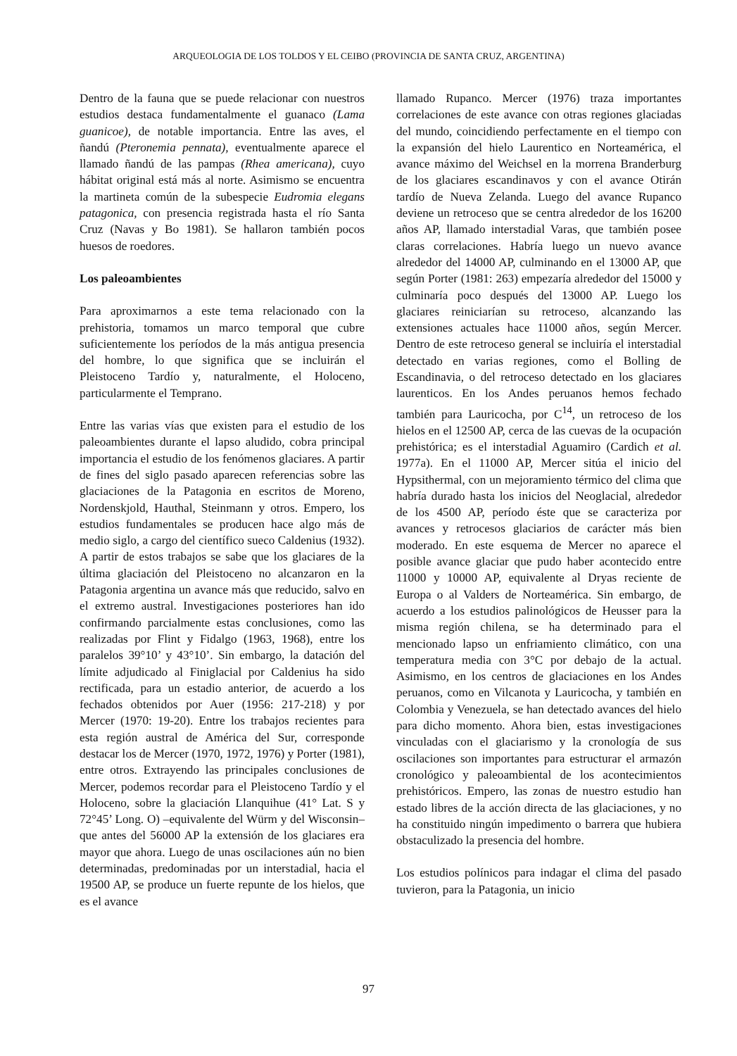ARQUEOLOGIA DE LOS TOLDOS Y EL CEIBO (PROVINCIA DE SANTA CRUZ, ARGENTINA)
Dentro de la fauna que se puede relacionar con nuestros estudios destaca fundamentalmente el guanaco (Lama guanicoe), de notable importancia. Entre las aves, el ñandú (Pteronemia pennata), eventualmente aparece el llamado ñandú de las pampas (Rhea americana), cuyo hábitat original está más al norte. Asimismo se encuentra la martineta común de la subespecie Eudromia elegans patagonica, con presencia registrada hasta el río Santa Cruz (Navas y Bo 1981). Se hallaron también pocos huesos de roedores.
Los paleoambientes
Para aproximarnos a este tema relacionado con la prehistoria, tomamos un marco temporal que cubre suficientemente los períodos de la más antigua presencia del hombre, lo que significa que se incluirán el Pleistoceno Tardío y, naturalmente, el Holoceno, particularmente el Temprano.
Entre las varias vías que existen para el estudio de los paleoambientes durante el lapso aludido, cobra principal importancia el estudio de los fenómenos glaciares. A partir de fines del siglo pasado aparecen referencias sobre las glaciaciones de la Patagonia en escritos de Moreno, Nordenskjold, Hauthal, Steinmann y otros. Empero, los estudios fundamentales se producen hace algo más de medio siglo, a cargo del científico sueco Caldenius (1932). A partir de estos trabajos se sabe que los glaciares de la última glaciación del Pleistoceno no alcanzaron en la Patagonia argentina un avance más que reducido, salvo en el extremo austral. Investigaciones posteriores han ido confirmando parcialmente estas conclusiones, como las realizadas por Flint y Fidalgo (1963, 1968), entre los paralelos 39°10’ y 43°10’. Sin embargo, la datación del límite adjudicado al Finiglacial por Caldenius ha sido rectificada, para un estadio anterior, de acuerdo a los fechados obtenidos por Auer (1956: 217-218) y por Mercer (1970: 19-20). Entre los trabajos recientes para esta región austral de América del Sur, corresponde destacar los de Mercer (1970, 1972, 1976) y Porter (1981), entre otros. Extrayendo las principales conclusiones de Mercer, podemos recordar para el Pleistoceno Tardío y el Holoceno, sobre la glaciación Llanquihue (41° Lat. S y 72°45’ Long. O) –equivalente del Würm y del Wisconsin– que antes del 56000 AP la extensión de los glaciares era mayor que ahora. Luego de unas oscilaciones aún no bien determinadas, predominadas por un interstadial, hacia el 19500 AP, se produce un fuerte repunte de los hielos, que es el avance
llamado Rupanco. Mercer (1976) traza importantes correlaciones de este avance con otras regiones glaciadas del mundo, coincidiendo perfectamente en el tiempo con la expansión del hielo Laurentico en Norteamérica, el avance máximo del Weichsel en la morrena Branderburg de los glaciares escandinavos y con el avance Otirán tardío de Nueva Zelanda. Luego del avance Rupanco deviene un retroceso que se centra alrededor de los 16200 años AP, llamado interstadial Varas, que también posee claras correlaciones. Habría luego un nuevo avance alrededor del 14000 AP, culminando en el 13000 AP, que según Porter (1981: 263) empezaría alrededor del 15000 y culminaría poco después del 13000 AP. Luego los glaciares reiniciarían su retroceso, alcanzando las extensiones actuales hace 11000 años, según Mercer. Dentro de este retroceso general se incluiría el interstadial detectado en varias regiones, como el Bolling de Escandinavia, o del retroceso detectado en los glaciares laurenticos. En los Andes peruanos hemos fechado también para Lauricocha, por C<sup>14</sup>, un retroceso de los hielos en el 12500 AP, cerca de las cuevas de la ocupación prehistórica; es el interstadial Aguamiro (Cardich et al. 1977a). En el 11000 AP, Mercer sitúa el inicio del Hypsithermal, con un mejoramiento térmico del clima que habría durado hasta los inicios del Neoglacial, alrededor de los 4500 AP, período éste que se caracteriza por avances y retrocesos glaciarios de carácter más bien moderado. En este esquema de Mercer no aparece el posible avance glaciar que pudo haber acontecido entre 11000 y 10000 AP, equivalente al Dryas reciente de Europa o al Valders de Norteamérica. Sin embargo, de acuerdo a los estudios palinológicos de Heusser para la misma región chilena, se ha determinado para el mencionado lapso un enfriamiento climático, con una temperatura media con 3°C por debajo de la actual. Asimismo, en los centros de glaciaciones en los Andes peruanos, como en Vilcanota y Lauricocha, y también en Colombia y Venezuela, se han detectado avances del hielo para dicho momento. Ahora bien, estas investigaciones vinculadas con el glaciarismo y la cronología de sus oscilaciones son importantes para estructurar el armazón cronológico y paleoambiental de los acontecimientos prehistóricos. Empero, las zonas de nuestro estudio han estado libres de la acción directa de las glaciaciones, y no ha constituido ningún impedimento o barrera que hubiera obstaculizado la presencia del hombre.
Los estudios polínicos para indagar el clima del pasado tuvieron, para la Patagonia, un inicio
97